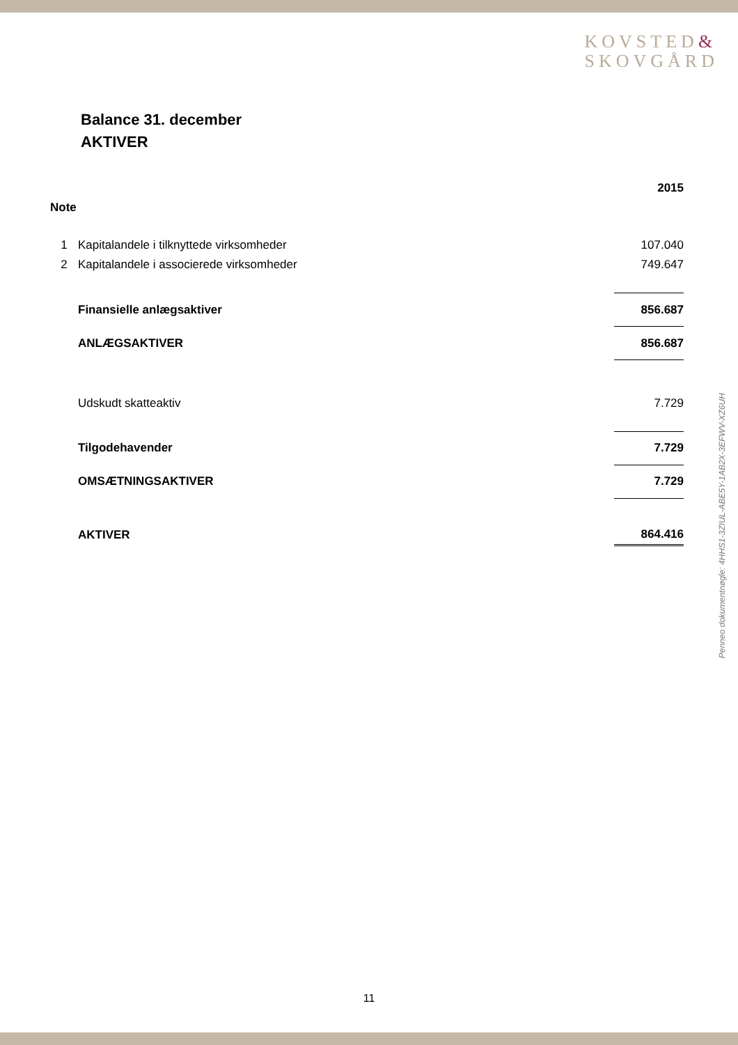KOVSTED&
SKOVGÅRD
Balance 31. december
AKTIVER
| | | 2015 |
| Note | | |
| 1 | Kapitalandele i tilknyttede virksomheder | 107.040 |
| 2 | Kapitalandele i associerede virksomheder | 749.647 |
| | Finansielle anlægsaktiver | 856.687 |
| | ANLÆGSAKTIVER | 856.687 |
| | Udskudt skatteaktiv | 7.729 |
| | Tilgodehavender | 7.729 |
| | OMSÆTNINGSAKTIVER | 7.729 |
| | AKTIVER | 864.416 |
Penneo dokumentnøgle: 4HHS1-3ZIUL-ABE5Y-1AB2X-3EFWV-XZ6UH
11